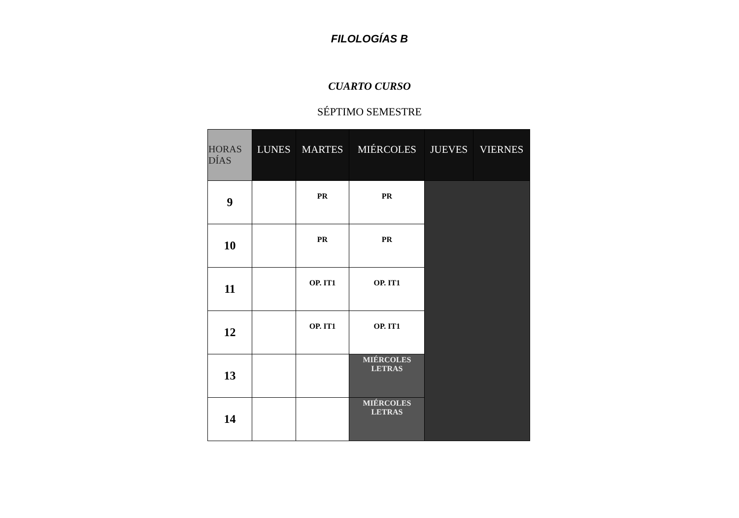FILOLOGÍAS B
CUARTO CURSO
SÉPTIMO SEMESTRE
| HORAS DÍAS | LUNES | MARTES | MIÉRCOLES | JUEVES | VIERNES |
| --- | --- | --- | --- | --- | --- |
| 9 | | PR | PR | | |
| 10 | | PR | PR | | |
| 11 | | OP. IT1 | OP. IT1 | | |
| 12 | | OP. IT1 | OP. IT1 | | |
| 13 | | | MIÉRCOLES LETRAS | | |
| 14 | | | MIÉRCOLES LETRAS | | |